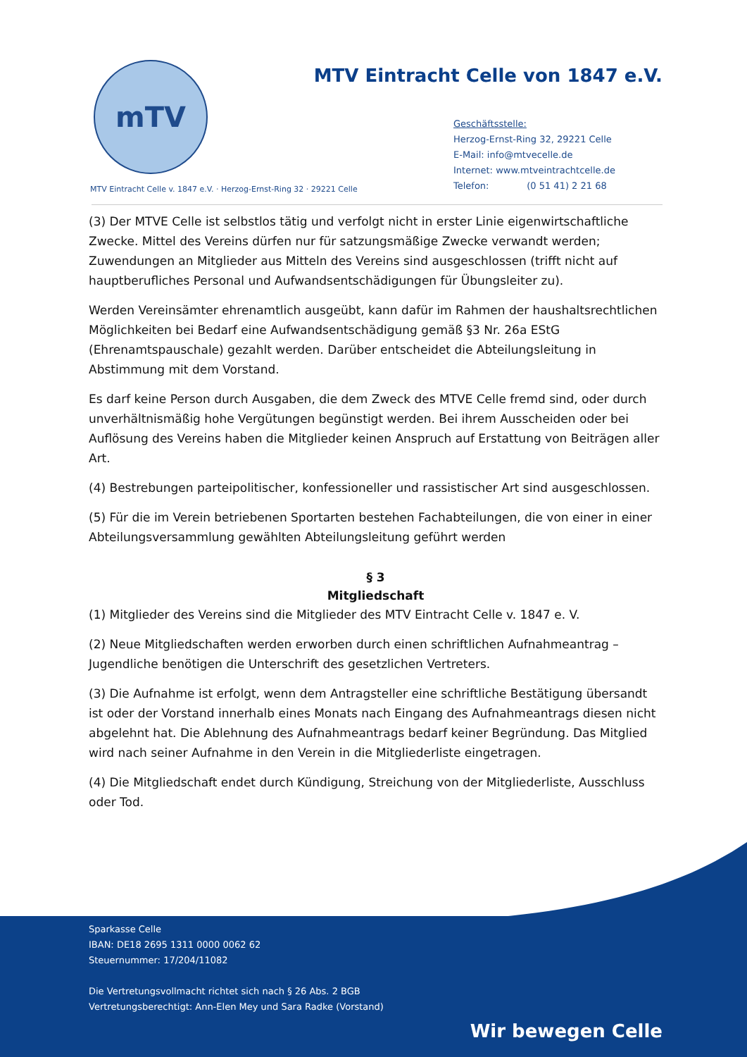mTV
MTV Eintracht Celle von 1847 e.V.
Geschäftsstelle:
Herzog-Ernst-Ring 32, 29221 Celle
E-Mail: info@mtvecelle.de
Internet: www.mtveintrachtcelle.de
Telefon: (0 51 41) 2 21 68
MTV Eintracht Celle v. 1847 e.V. · Herzog-Ernst-Ring 32 · 29221 Celle
(3) Der MTVE Celle ist selbstlos tätig und verfolgt nicht in erster Linie eigenwirtschaftliche Zwecke. Mittel des Vereins dürfen nur für satzungsmäßige Zwecke verwandt werden; Zuwendungen an Mitglieder aus Mitteln des Vereins sind ausgeschlossen (trifft nicht auf hauptberufliches Personal und Aufwandsentschädigungen für Übungsleiter zu).
Werden Vereinsämter ehrenamtlich ausgeübt, kann dafür im Rahmen der haushaltsrechtlichen Möglichkeiten bei Bedarf eine Aufwandsentschädigung gemäß §3 Nr. 26a EStG (Ehrenamtspauschale) gezahlt werden. Darüber entscheidet die Abteilungsleitung in Abstimmung mit dem Vorstand.
Es darf keine Person durch Ausgaben, die dem Zweck des MTVE Celle fremd sind, oder durch unverhältnismäßig hohe Vergütungen begünstigt werden. Bei ihrem Ausscheiden oder bei Auflösung des Vereins haben die Mitglieder keinen Anspruch auf Erstattung von Beiträgen aller Art.
(4) Bestrebungen parteipolitischer, konfessioneller und rassistischer Art sind ausgeschlossen.
(5) Für die im Verein betriebenen Sportarten bestehen Fachabteilungen, die von einer in einer Abteilungsversammlung gewählten Abteilungsleitung geführt werden
§ 3
Mitgliedschaft
(1) Mitglieder des Vereins sind die Mitglieder des MTV Eintracht Celle v. 1847 e. V.
(2) Neue Mitgliedschaften werden erworben durch einen schriftlichen Aufnahmeantrag – Jugendliche benötigen die Unterschrift des gesetzlichen Vertreters.
(3) Die Aufnahme ist erfolgt, wenn dem Antragsteller eine schriftliche Bestätigung übersandt ist oder der Vorstand innerhalb eines Monats nach Eingang des Aufnahmeantrags diesen nicht abgelehnt hat. Die Ablehnung des Aufnahmeantrags bedarf keiner Begründung. Das Mitglied wird nach seiner Aufnahme in den Verein in die Mitgliederliste eingetragen.
(4) Die Mitgliedschaft endet durch Kündigung, Streichung von der Mitgliederliste, Ausschluss oder Tod.
Sparkasse Celle
IBAN: DE18 2695 1311 0000 0062 62
Steuernummer: 17/204/11082
Die Vertretungsvollmacht richtet sich nach § 26 Abs. 2 BGB
Vertretungsberechtigt: Ann-Elen Mey und Sara Radke (Vorstand)
Wir bewegen Celle